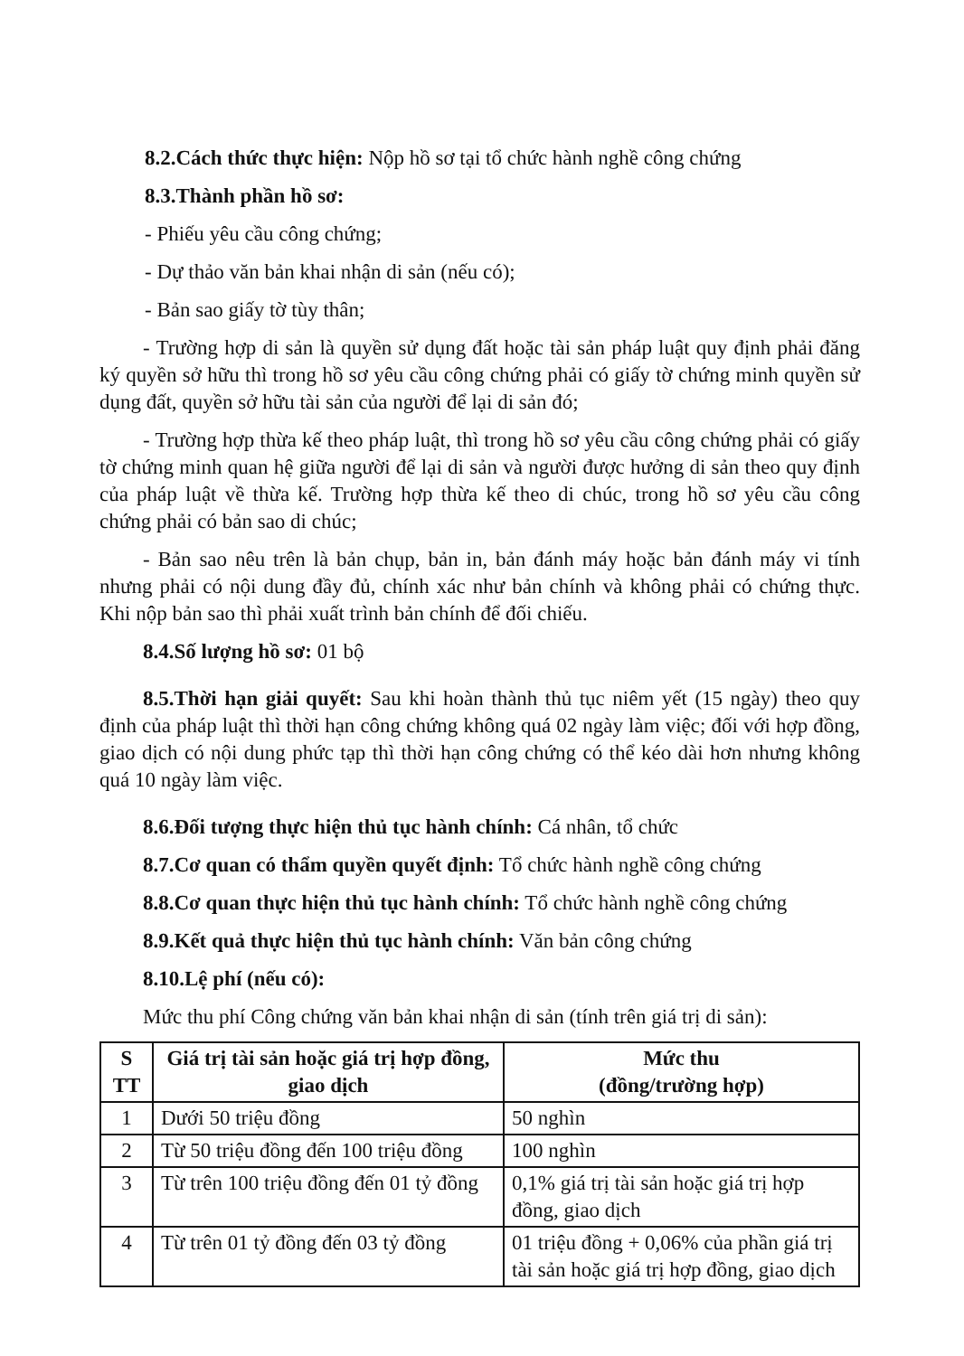8.2.Cách thức thực hiện: Nộp hồ sơ tại tổ chức hành nghề công chứng
8.3.Thành phần hồ sơ:
- Phiếu yêu cầu công chứng;
- Dự thảo văn bản khai nhận di sản (nếu có);
- Bản sao giấy tờ tùy thân;
- Trường hợp di sản là quyền sử dụng đất hoặc tài sản pháp luật quy định phải đăng ký quyền sở hữu thì trong hồ sơ yêu cầu công chứng phải có giấy tờ chứng minh quyền sử dụng đất, quyền sở hữu tài sản của người để lại di sản đó;
- Trường hợp thừa kế theo pháp luật, thì trong hồ sơ yêu cầu công chứng phải có giấy tờ chứng minh quan hệ giữa người để lại di sản và người được hưởng di sản theo quy định của pháp luật về thừa kế. Trường hợp thừa kế theo di chúc, trong hồ sơ yêu cầu công chứng phải có bản sao di chúc;
- Bản sao nêu trên là bản chụp, bản in, bản đánh máy hoặc bản đánh máy vi tính nhưng phải có nội dung đầy đủ, chính xác như bản chính và không phải có chứng thực. Khi nộp bản sao thì phải xuất trình bản chính để đối chiếu.
8.4.Số lượng hồ sơ: 01 bộ
8.5.Thời hạn giải quyết: Sau khi hoàn thành thủ tục niêm yết (15 ngày) theo quy định của pháp luật thì thời hạn công chứng không quá 02 ngày làm việc; đối với hợp đồng, giao dịch có nội dung phức tạp thì thời hạn công chứng có thể kéo dài hơn nhưng không quá 10 ngày làm việc.
8.6.Đối tượng thực hiện thủ tục hành chính: Cá nhân, tổ chức
8.7.Cơ quan có thẩm quyền quyết định: Tổ chức hành nghề công chứng
8.8.Cơ quan thực hiện thủ tục hành chính: Tổ chức hành nghề công chứng
8.9.Kết quả thực hiện thủ tục hành chính: Văn bản công chứng
8.10.Lệ phí (nếu có):
Mức thu phí Công chứng văn bản khai nhận di sản (tính trên giá trị di sản):
| S TT | Giá trị tài sản hoặc giá trị hợp đồng, giao dịch | Mức thu (đồng/trường hợp) |
| --- | --- | --- |
| 1 | Dưới 50 triệu đồng | 50 nghìn |
| 2 | Từ 50 triệu đồng đến 100 triệu đồng | 100 nghìn |
| 3 | Từ trên 100 triệu đồng đến 01 tỷ đồng | 0,1% giá trị tài sản hoặc giá trị hợp đồng, giao dịch |
| 4 | Từ trên 01 tỷ đồng đến 03 tỷ đồng | 01 triệu đồng + 0,06% của phần giá trị tài sản hoặc giá trị hợp đồng, giao dịch |